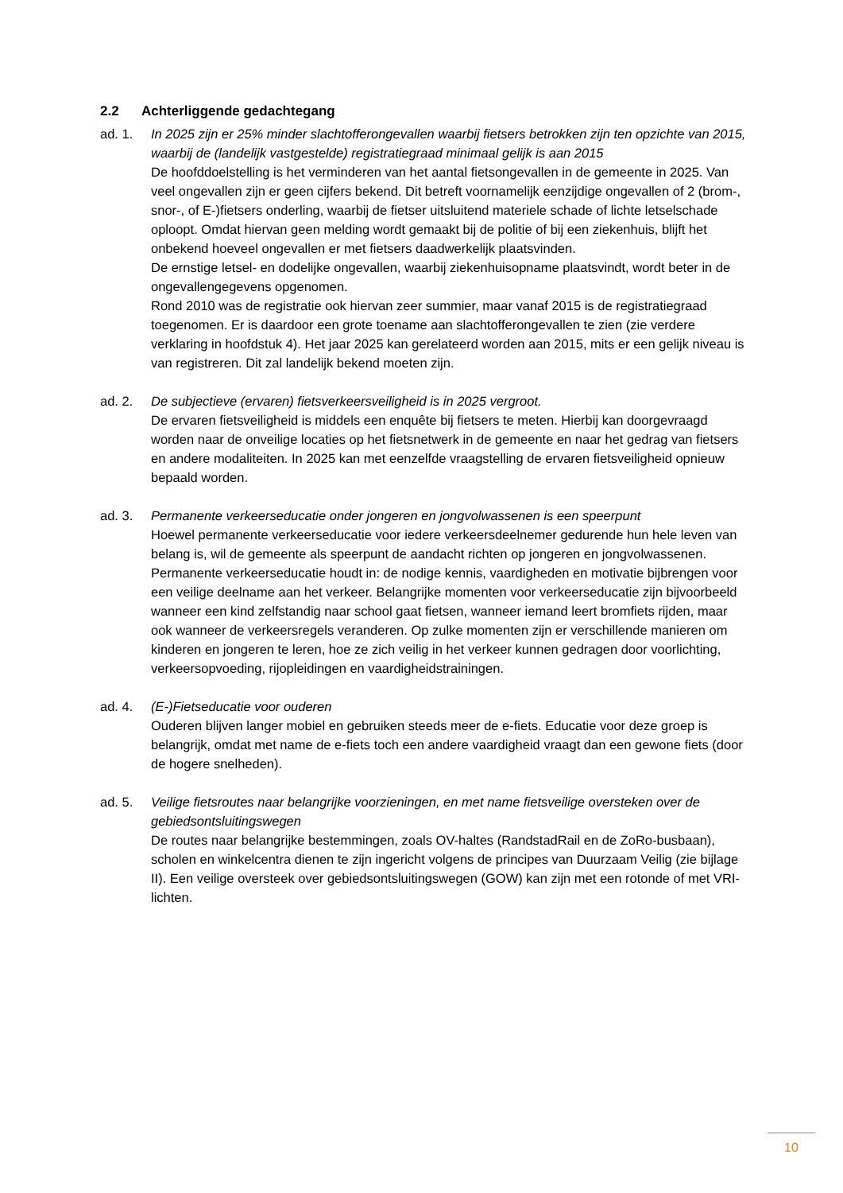2.2 Achterliggende gedachtegang
ad. 1. In 2025 zijn er 25% minder slachtofferongevallen waarbij fietsers betrokken zijn ten opzichte van 2015, waarbij de (landelijk vastgestelde) registratiegraad minimaal gelijk is aan 2015
De hoofddoelstelling is het verminderen van het aantal fietsongevallen in de gemeente in 2025. Van veel ongevallen zijn er geen cijfers bekend. Dit betreft voornamelijk eenzijdige ongevallen of 2 (brom-, snor-, of E-)fietsers onderling, waarbij de fietser uitsluitend materiele schade of lichte letselschade oploopt. Omdat hiervan geen melding wordt gemaakt bij de politie of bij een ziekenhuis, blijft het onbekend hoeveel ongevallen er met fietsers daadwerkelijk plaatsvinden.
De ernstige letsel- en dodelijke ongevallen, waarbij ziekenhuisopname plaatsvindt, wordt beter in de ongevallengegevens opgenomen.
Rond 2010 was de registratie ook hiervan zeer summier, maar vanaf 2015 is de registratiegraad toegenomen. Er is daardoor een grote toename aan slachtofferongevallen te zien (zie verdere verklaring in hoofdstuk 4). Het jaar 2025 kan gerelateerd worden aan 2015, mits er een gelijk niveau is van registreren. Dit zal landelijk bekend moeten zijn.
ad. 2. De subjectieve (ervaren) fietsverkeersveiligheid is in 2025 vergroot.
De ervaren fietsveiligheid is middels een enquête bij fietsers te meten. Hierbij kan doorgevraagd worden naar de onveilige locaties op het fietsnetwerk in de gemeente en naar het gedrag van fietsers en andere modaliteiten. In 2025 kan met eenzelfde vraagstelling de ervaren fietsveiligheid opnieuw bepaald worden.
ad. 3. Permanente verkeerseducatie onder jongeren en jongvolwassenen is een speerpunt
Hoewel permanente verkeerseducatie voor iedere verkeersdeelnemer gedurende hun hele leven van belang is, wil de gemeente als speerpunt de aandacht richten op jongeren en jongvolwassenen. Permanente verkeerseducatie houdt in: de nodige kennis, vaardigheden en motivatie bijbrengen voor een veilige deelname aan het verkeer. Belangrijke momenten voor verkeerseducatie zijn bijvoorbeeld wanneer een kind zelfstandig naar school gaat fietsen, wanneer iemand leert bromfiets rijden, maar ook wanneer de verkeersregels veranderen. Op zulke momenten zijn er verschillende manieren om kinderen en jongeren te leren, hoe ze zich veilig in het verkeer kunnen gedragen door voorlichting, verkeersopvoeding, rijopleidingen en vaardigheidstrainingen.
ad. 4. (E-)Fietseducatie voor ouderen
Ouderen blijven langer mobiel en gebruiken steeds meer de e-fiets. Educatie voor deze groep is belangrijk, omdat met name de e-fiets toch een andere vaardigheid vraagt dan een gewone fiets (door de hogere snelheden).
ad. 5. Veilige fietsroutes naar belangrijke voorzieningen, en met name fietsveilige oversteken over de gebiedsontsluitingswegen
De routes naar belangrijke bestemmingen, zoals OV-haltes (RandstadRail en de ZoRo-busbaan), scholen en winkelcentra dienen te zijn ingericht volgens de principes van Duurzaam Veilig (zie bijlage II). Een veilige oversteek over gebiedsontsluitingswegen (GOW) kan zijn met een rotonde of met VRI-lichten.
10